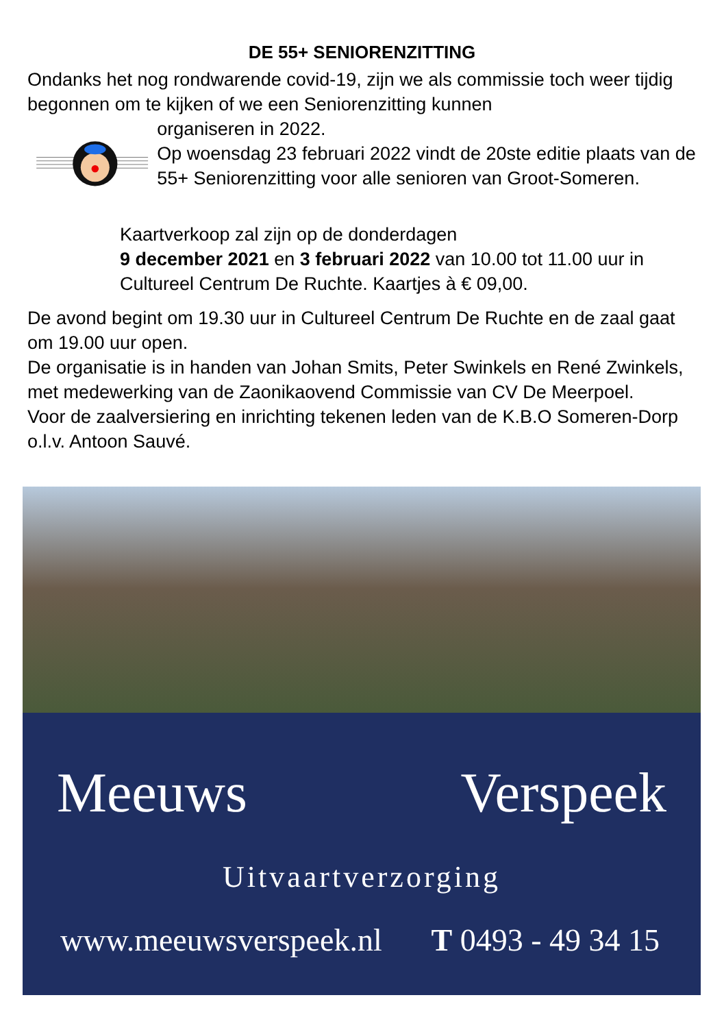DE 55+ SENIORENZITTING
Ondanks het nog rondwarende covid-19, zijn we als commissie toch weer tijdig begonnen om te kijken of we een Seniorenzitting kunnen
organiseren in 2022.
Op woensdag 23 februari 2022 vindt de 20ste editie plaats van de 55+ Seniorenzitting voor alle senioren van Groot-Someren.
Kaartverkoop zal zijn op de donderdagen
9 december 2021 en 3 februari 2022 van 10.00 tot 11.00 uur in Cultureel Centrum De Ruchte. Kaartjes à € 09,00.
De avond begint om 19.30 uur in Cultureel Centrum De Ruchte en de zaal gaat om 19.00 uur open.
De organisatie is in handen van Johan Smits, Peter Swinkels en René Zwinkels, met medewerking van de Zaonikaovend Commissie van CV De Meerpoel.
Voor de zaalversiering en inrichting tekenen leden van de K.B.O Someren-Dorp o.l.v. Antoon Sauvé.
Meeuws Verspeek
Uitvaartverzorging
www.meeuwsverspeek.nl T 0493 - 49 34 15